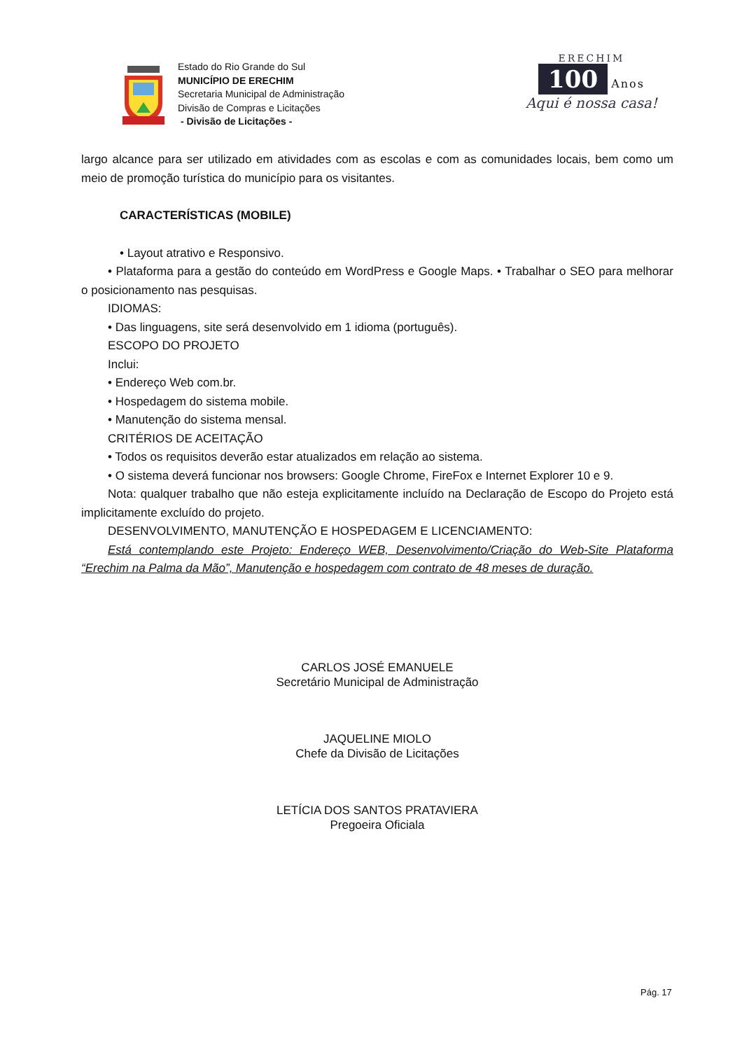Estado do Rio Grande do Sul
MUNICÍPIO DE ERECHIM
Secretaria Municipal de Administração
Divisão de Compras e Licitações
- Divisão de Licitações -
ERECHIM
100 Anos
Aqui é nossa casa!
largo alcance para ser utilizado em atividades com as escolas e com as comunidades locais, bem como um meio de promoção turística do município para os visitantes.
CARACTERÍSTICAS (MOBILE)
• Layout atrativo e Responsivo.
• Plataforma para a gestão do conteúdo em WordPress e Google Maps. • Trabalhar o SEO para melhorar o posicionamento nas pesquisas.
IDIOMAS:
• Das linguagens, site será desenvolvido em 1 idioma (português).
ESCOPO DO PROJETO
Inclui:
• Endereço Web com.br.
• Hospedagem do sistema mobile.
• Manutenção do sistema mensal.
CRITÉRIOS DE ACEITAÇÃO
• Todos os requisitos deverão estar atualizados em relação ao sistema.
• O sistema deverá funcionar nos browsers: Google Chrome, FireFox e Internet Explorer 10 e 9.
Nota: qualquer trabalho que não esteja explicitamente incluído na Declaração de Escopo do Projeto está implicitamente excluído do projeto.
DESENVOLVIMENTO, MANUTENÇÃO E HOSPEDAGEM E LICENCIAMENTO:
Está contemplando este Projeto: Endereço WEB, Desenvolvimento/Criação do Web-Site Plataforma “Erechim na Palma da Mão”, Manutenção e hospedagem com contrato de 48 meses de duração.
CARLOS JOSÉ EMANUELE
Secretário Municipal de Administração
JAQUELINE MIOLO
Chefe da Divisão de Licitações
LETÍCIA DOS SANTOS PRATAVIERA
Pregoeira Oficiala
Pág. 17